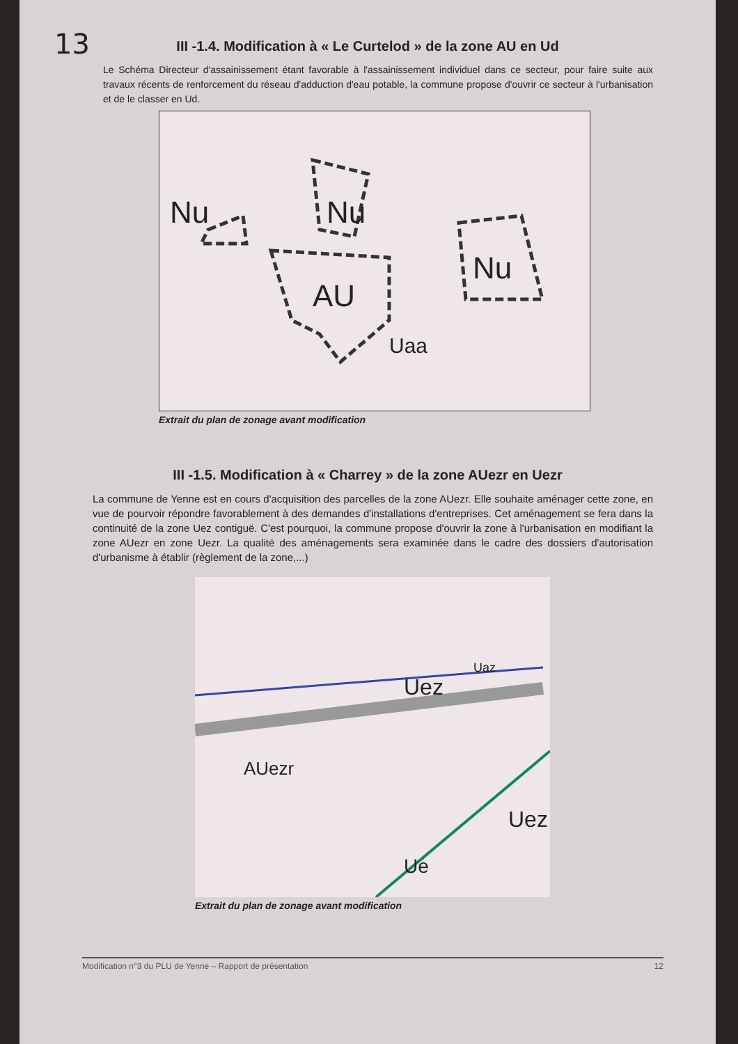13
III -1.4. Modification à « Le Curtelod » de la zone AU en Ud
Le Schéma Directeur d'assainissement étant favorable à l'assainissement individuel dans ce secteur, pour faire suite aux travaux récents de renforcement du réseau d'adduction d'eau potable, la commune propose d'ouvrir ce secteur à l'urbanisation et de le classer en Ud.
AU
Nu Nu
Nu
Uaa
Extrait du plan de zonage avant modification
III -1.5. Modification à « Charrey » de la zone AUezr en Uezr
La commune de Yenne est en cours d'acquisition des parcelles de la zone AUezr. Elle souhaite aménager cette zone, en vue de pourvoir répondre favorablement à des demandes d'installations d'entreprises. Cet aménagement se fera dans la continuité de la zone Uez contiguë. C'est pourquoi, la commune propose d'ouvrir la zone à l'urbanisation en modifiant la zone AUezr en zone Uezr. La qualité des aménagements sera examinée dans le cadre des dossiers d'autorisation d'urbanisme à établir (règlement de la zone,...)
Uez
AUezr
Uez
Ue
Uaz
Extrait du plan de zonage avant modification
Modification n°3 du PLU de Yenne – Rapport de présentation 12